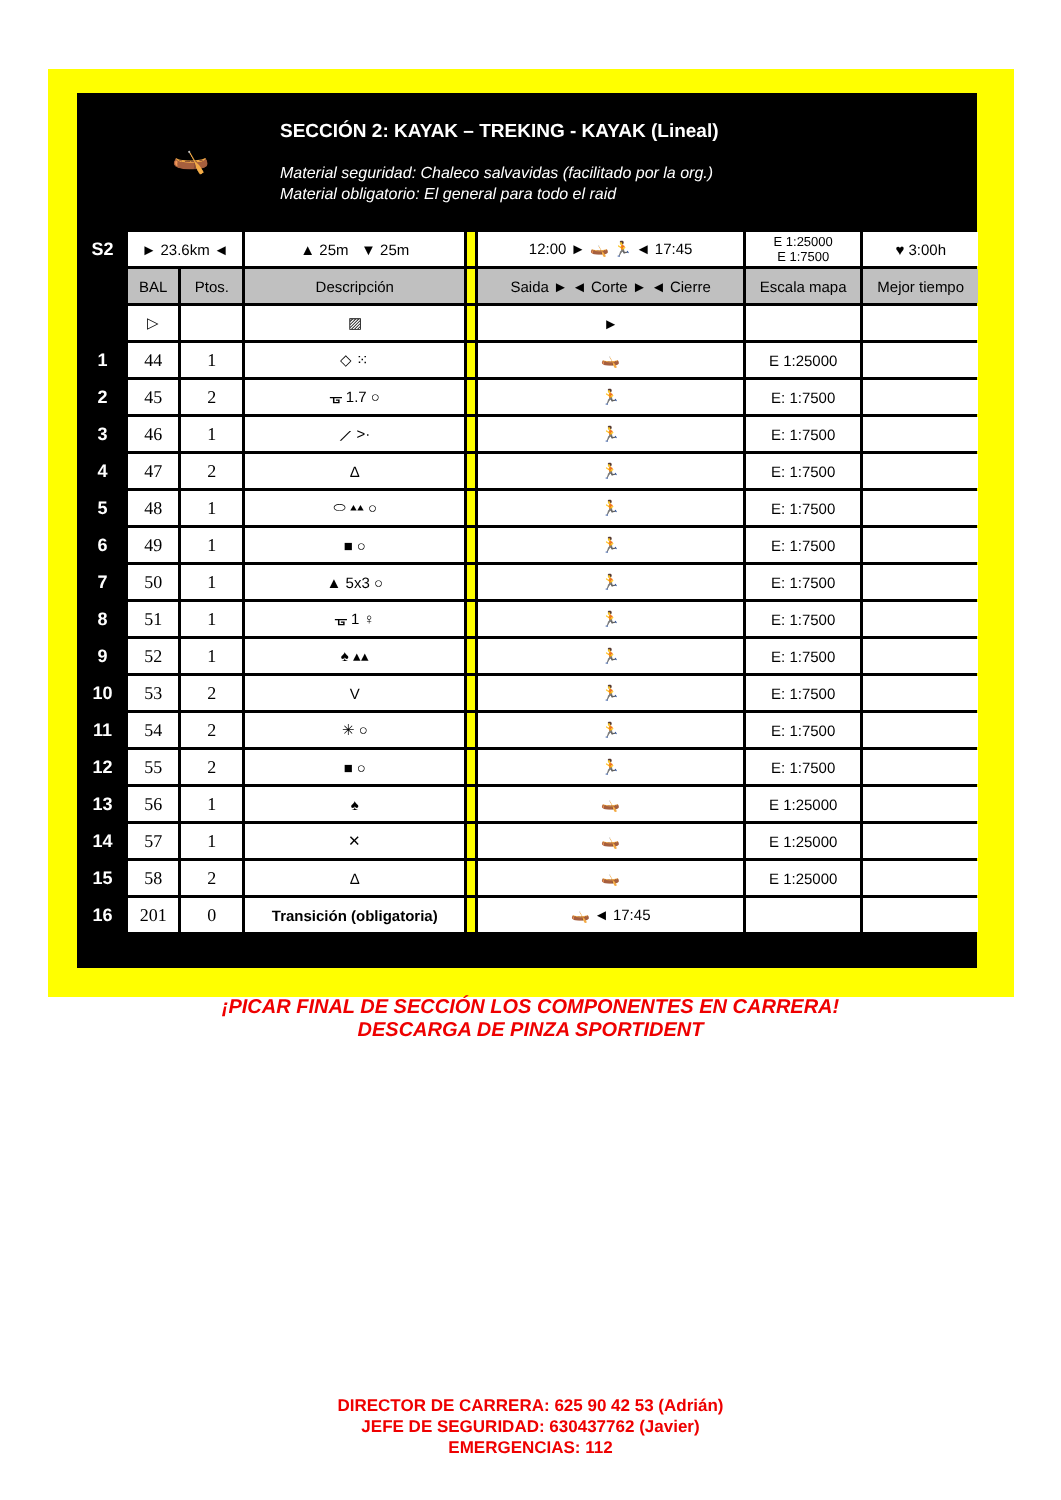🛶
SECCIÓN 2: KAYAK – TREKING - KAYAK (Lineal)
Material seguridad: Chaleco salvavidas (facilitado por la org.)
Material obligatorio: El general para todo el raid
| S2 | ► 23.6km ◄ | | ▲ 25m ▼ 25m | | 12:00 ► 🛶 🏃 ◄ 17:45 | E 1:25000 E 1:7500 | ♥ 3:00h |
| | BAL | Ptos. | Descripción | | Saida ► ◄ Corte ► ◄ Cierre | Escala mapa | Mejor tiempo |
| | ▷ | | ▨ | | ► | | |
| 1 | 44 | 1 | ◇ ⁙ | | 🛶 | E 1:25000 | |
| 2 | 45 | 2 | ᚗ 1.7 ○ | | 🏃 | E: 1:7500 | |
| 3 | 46 | 1 | ⟋ >· | | 🏃 | E: 1:7500 | |
| 4 | 47 | 2 | Δ | | 🏃 | E: 1:7500 | |
| 5 | 48 | 1 | ⬭ ▴▴ ○ | | 🏃 | E: 1:7500 | |
| 6 | 49 | 1 | ■ ○ | | 🏃 | E: 1:7500 | |
| 7 | 50 | 1 | ▲ 5x3 ○ | | 🏃 | E: 1:7500 | |
| 8 | 51 | 1 | ᚗ 1 ♀ | | 🏃 | E: 1:7500 | |
| 9 | 52 | 1 | ♠ ▴▴ | | 🏃 | E: 1:7500 | |
| 10 | 53 | 2 | V | | 🏃 | E: 1:7500 | |
| 11 | 54 | 2 | ✳ ○ | | 🏃 | E: 1:7500 | |
| 12 | 55 | 2 | ■ ○ | | 🏃 | E: 1:7500 | |
| 13 | 56 | 1 | ♠ | | 🛶 | E 1:25000 | |
| 14 | 57 | 1 | ✕ | | 🛶 | E 1:25000 | |
| 15 | 58 | 2 | Δ | | 🛶 | E 1:25000 | |
| 16 | 201 | 0 | Transición (obligatoria) | | 🛶 ◄ 17:45 | | |
¡PICAR FINAL DE SECCIÓN LOS COMPONENTES EN CARRERA!
DESCARGA DE PINZA SPORTIDENT
DIRECTOR DE CARRERA: 625 90 42 53 (Adrián)
JEFE DE SEGURIDAD: 630437762 (Javier)
EMERGENCIAS: 112